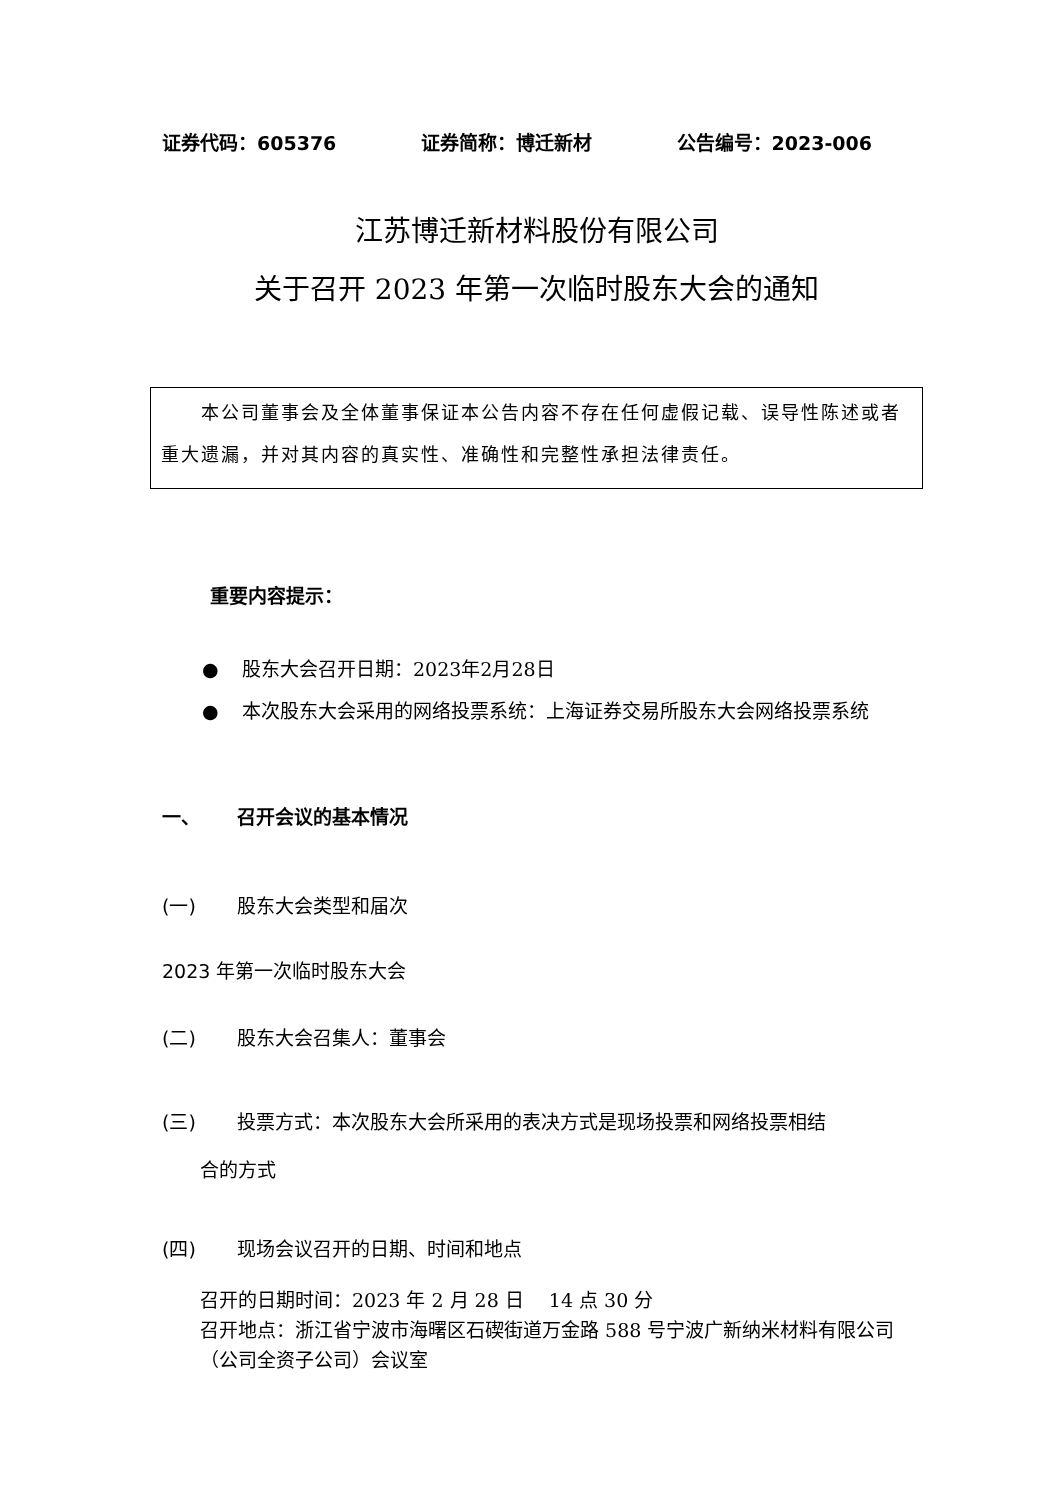证券代码：605376 证券简称：博迁新材 公告编号：2023-006
江苏博迁新材料股份有限公司
关于召开 2023 年第一次临时股东大会的通知
　　本公司董事会及全体董事保证本公告内容不存在任何虚假记载、误导性陈述或者重大遗漏，并对其内容的真实性、准确性和完整性承担法律责任。
重要内容提示：
● 股东大会召开日期：2023年2月28日
● 本次股东大会采用的网络投票系统：上海证券交易所股东大会网络投票系统
一、 召开会议的基本情况
(一) 股东大会类型和届次
2023 年第一次临时股东大会
(二) 股东大会召集人：董事会
(三) 投票方式：本次股东大会所采用的表决方式是现场投票和网络投票相结
合的方式
(四) 现场会议召开的日期、时间和地点
召开的日期时间：2023 年 2 月 28 日　 14 点 30 分
召开地点：浙江省宁波市海曙区石碶街道万金路 588 号宁波广新纳米材料有限公司（公司全资子公司）会议室